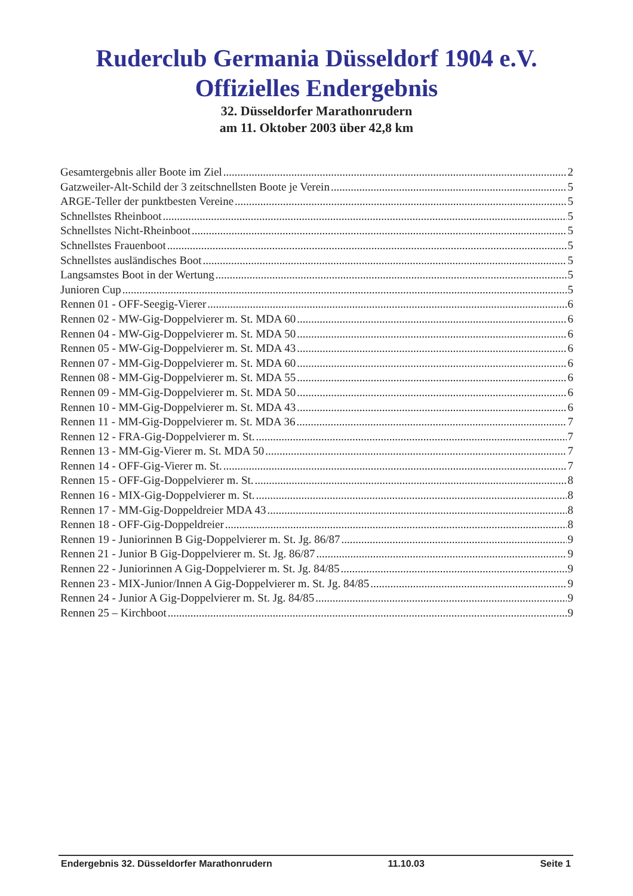Ruderclub Germania Düsseldorf 1904 e.V.
Offizielles Endergebnis
32. Düsseldorfer Marathonrudern
am 11. Oktober 2003 über 42,8 km
Gesamtergebnis aller Boote im Ziel 2
Gatzweiler-Alt-Schild der 3 zeitschnellsten Boote je Verein 5
ARGE-Teller der punktbesten Vereine 5
Schnellstes Rheinboot 5
Schnellstes Nicht-Rheinboot 5
Schnellstes Frauenboot 5
Schnellstes ausländisches Boot 5
Langsamstes Boot in der Wertung 5
Junioren Cup 5
Rennen 01 - OFF-Seegig-Vierer 6
Rennen 02 - MW-Gig-Doppelvierer m. St. MDA 60 6
Rennen 04 - MW-Gig-Doppelvierer m. St. MDA 50 6
Rennen 05 - MW-Gig-Doppelvierer m. St. MDA 43 6
Rennen 07 - MM-Gig-Doppelvierer m. St. MDA 60 6
Rennen 08 - MM-Gig-Doppelvierer m. St. MDA 55 6
Rennen 09 - MM-Gig-Doppelvierer m. St. MDA 50 6
Rennen 10 - MM-Gig-Doppelvierer m. St. MDA 43 6
Rennen 11 - MM-Gig-Doppelvierer m. St. MDA 36 7
Rennen 12 - FRA-Gig-Doppelvierer m. St. 7
Rennen 13 - MM-Gig-Vierer m. St. MDA 50 7
Rennen 14 - OFF-Gig-Vierer m. St. 7
Rennen 15 - OFF-Gig-Doppelvierer m. St. 8
Rennen 16 - MIX-Gig-Doppelvierer m. St. 8
Rennen 17 - MM-Gig-Doppeldreier MDA 43 8
Rennen 18 - OFF-Gig-Doppeldreier 8
Rennen 19 - Juniorinnen B Gig-Doppelvierer m. St. Jg. 86/87 9
Rennen 21 - Junior B Gig-Doppelvierer m. St. Jg. 86/87 9
Rennen 22 - Juniorinnen A Gig-Doppelvierer m. St. Jg. 84/85 9
Rennen 23 - MIX-Junior/Innen A Gig-Doppelvierer m. St. Jg. 84/85 9
Rennen 24 - Junior A Gig-Doppelvierer m. St. Jg. 84/85 9
Rennen 25 – Kirchboot 9
Endergebnis 32. Düsseldorfer Marathonrudern 11.10.03 Seite 1